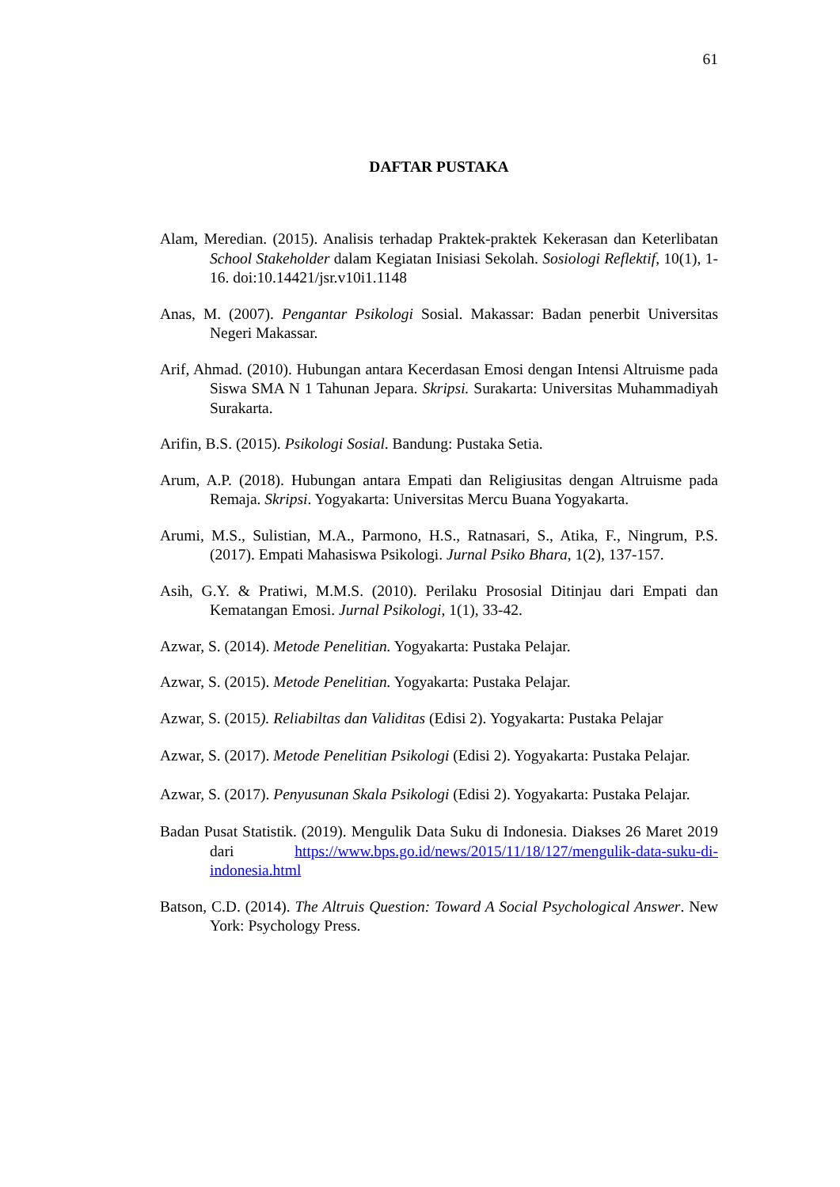61
DAFTAR PUSTAKA
Alam, Meredian. (2015). Analisis terhadap Praktek-praktek Kekerasan dan Keterlibatan School Stakeholder dalam Kegiatan Inisiasi Sekolah. Sosiologi Reflektif, 10(1), 1-16. doi:10.14421/jsr.v10i1.1148
Anas, M. (2007). Pengantar Psikologi Sosial. Makassar: Badan penerbit Universitas Negeri Makassar.
Arif, Ahmad. (2010). Hubungan antara Kecerdasan Emosi dengan Intensi Altruisme pada Siswa SMA N 1 Tahunan Jepara. Skripsi. Surakarta: Universitas Muhammadiyah Surakarta.
Arifin, B.S. (2015). Psikologi Sosial. Bandung: Pustaka Setia.
Arum, A.P. (2018). Hubungan antara Empati dan Religiusitas dengan Altruisme pada Remaja. Skripsi. Yogyakarta: Universitas Mercu Buana Yogyakarta.
Arumi, M.S., Sulistian, M.A., Parmono, H.S., Ratnasari, S., Atika, F., Ningrum, P.S. (2017). Empati Mahasiswa Psikologi. Jurnal Psiko Bhara, 1(2), 137-157.
Asih, G.Y. & Pratiwi, M.M.S. (2010). Perilaku Prososial Ditinjau dari Empati dan Kematangan Emosi. Jurnal Psikologi, 1(1), 33-42.
Azwar, S. (2014). Metode Penelitian. Yogyakarta: Pustaka Pelajar.
Azwar, S. (2015). Metode Penelitian. Yogyakarta: Pustaka Pelajar.
Azwar, S. (2015). Reliabiltas dan Validitas (Edisi 2). Yogyakarta: Pustaka Pelajar
Azwar, S. (2017). Metode Penelitian Psikologi (Edisi 2). Yogyakarta: Pustaka Pelajar.
Azwar, S. (2017). Penyusunan Skala Psikologi (Edisi 2). Yogyakarta: Pustaka Pelajar.
Badan Pusat Statistik. (2019). Mengulik Data Suku di Indonesia. Diakses 26 Maret 2019 dari https://www.bps.go.id/news/2015/11/18/127/mengulik-data-suku-di-indonesia.html
Batson, C.D. (2014). The Altruis Question: Toward A Social Psychological Answer. New York: Psychology Press.